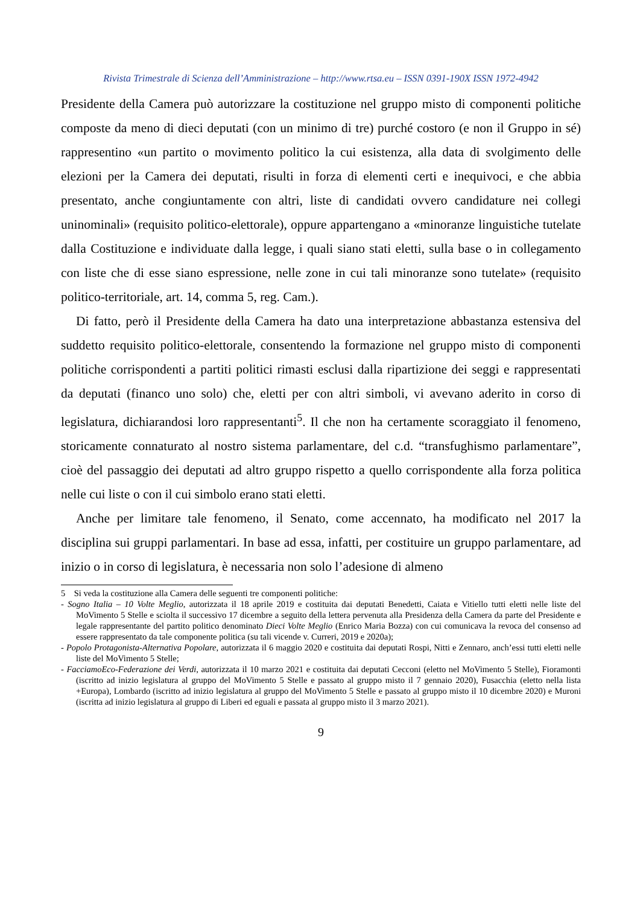Rivista Trimestrale di Scienza dell’Amministrazione – http://www.rtsa.eu – ISSN 0391-190X ISSN 1972-4942
Presidente della Camera può autorizzare la costituzione nel gruppo misto di componenti politiche composte da meno di dieci deputati (con un minimo di tre) purché costoro (e non il Gruppo in sé) rappresentino «un partito o movimento politico la cui esistenza, alla data di svolgimento delle elezioni per la Camera dei deputati, risulti in forza di elementi certi e inequivoci, e che abbia presentato, anche congiuntamente con altri, liste di candidati ovvero candidature nei collegi uninominali» (requisito politico-elettorale), oppure appartengano a «minoranze linguistiche tutelate dalla Costituzione e individuate dalla legge, i quali siano stati eletti, sulla base o in collegamento con liste che di esse siano espressione, nelle zone in cui tali minoranze sono tutelate» (requisito politico-territoriale, art. 14, comma 5, reg. Cam.).
Di fatto, però il Presidente della Camera ha dato una interpretazione abbastanza estensiva del suddetto requisito politico-elettorale, consentendo la formazione nel gruppo misto di componenti politiche corrispondenti a partiti politici rimasti esclusi dalla ripartizione dei seggi e rappresentati da deputati (financo uno solo) che, eletti per con altri simboli, vi avevano aderito in corso di legislatura, dichiarandosi loro rappresentanti<sup>5</sup>. Il che non ha certamente scoraggiato il fenomeno, storicamente connaturato al nostro sistema parlamentare, del c.d. “transfughismo parlamentare”, cioè del passaggio dei deputati ad altro gruppo rispetto a quello corrispondente alla forza politica nelle cui liste o con il cui simbolo erano stati eletti.
Anche per limitare tale fenomeno, il Senato, come accennato, ha modificato nel 2017 la disciplina sui gruppi parlamentari. In base ad essa, infatti, per costituire un gruppo parlamentare, ad inizio o in corso di legislatura, è necessaria non solo l’adesione di almeno
5 Si veda la costituzione alla Camera delle seguenti tre componenti politiche:
- Sogno Italia – 10 Volte Meglio, autorizzata il 18 aprile 2019 e costituita dai deputati Benedetti, Caiata e Vitiello tutti eletti nelle liste del MoVimento 5 Stelle e sciolta il successivo 17 dicembre a seguito della lettera pervenuta alla Presidenza della Camera da parte del Presidente e legale rappresentante del partito politico denominato Dieci Volte Meglio (Enrico Maria Bozza) con cui comunicava la revoca del consenso ad essere rappresentato da tale componente politica (su tali vicende v. Curreri, 2019 e 2020a);
- Popolo Protagonista-Alternativa Popolare, autorizzata il 6 maggio 2020 e costituita dai deputati Rospi, Nitti e Zennaro, anch’essi tutti eletti nelle liste del MoVimento 5 Stelle;
- FacciamoEco-Federazione dei Verdi, autorizzata il 10 marzo 2021 e costituita dai deputati Cecconi (eletto nel MoVimento 5 Stelle), Fioramonti (iscritto ad inizio legislatura al gruppo del MoVimento 5 Stelle e passato al gruppo misto il 7 gennaio 2020), Fusacchia (eletto nella lista +Europa), Lombardo (iscritto ad inizio legislatura al gruppo del MoVimento 5 Stelle e passato al gruppo misto il 10 dicembre 2020) e Muroni (iscritta ad inizio legislatura al gruppo di Liberi ed eguali e passata al gruppo misto il 3 marzo 2021).
9